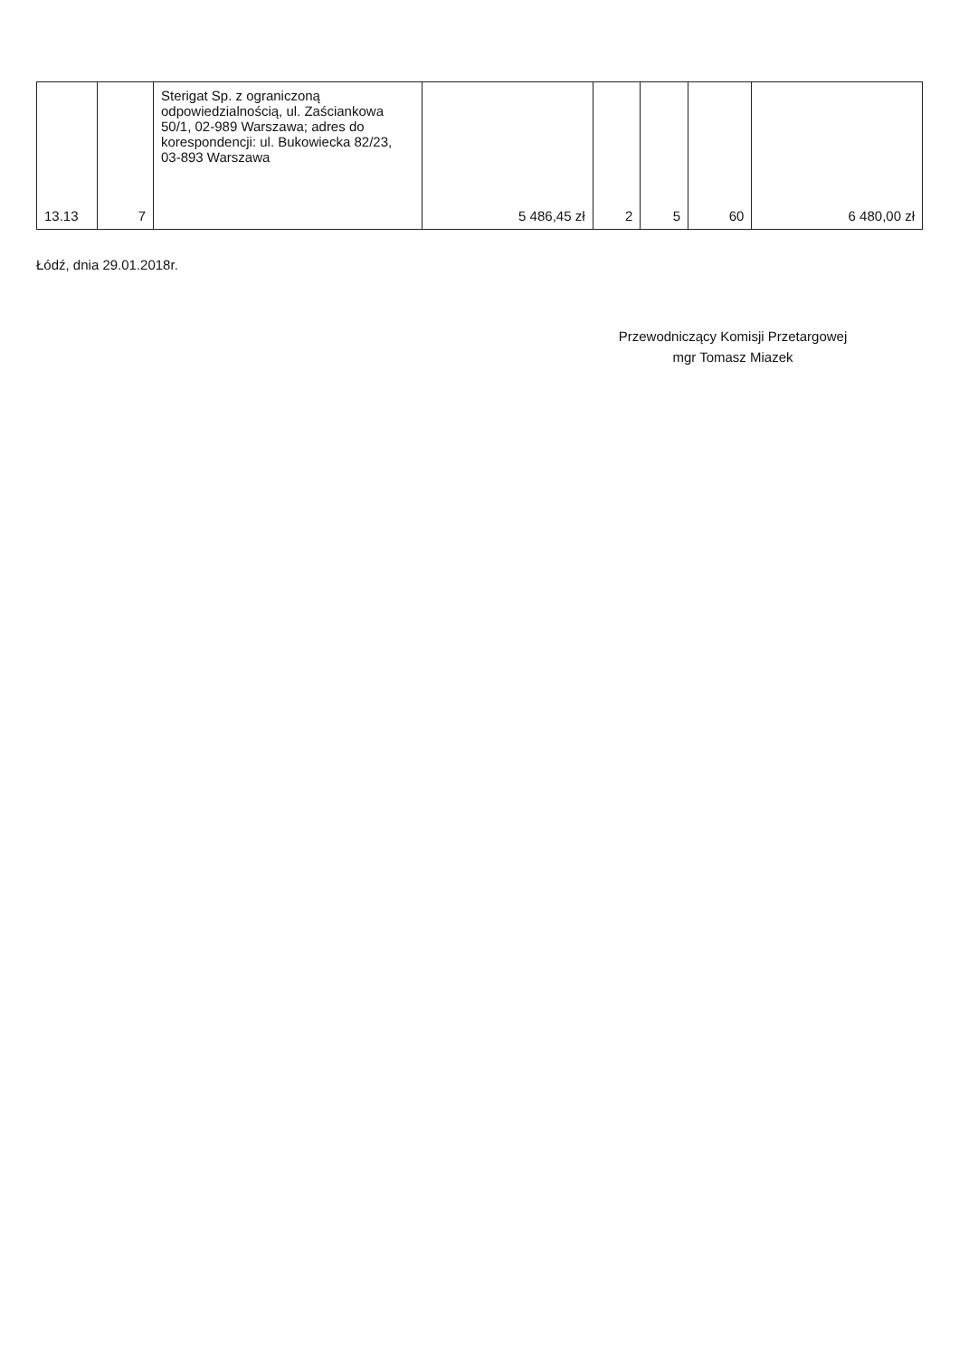| 13.13 | 7 | Sterigat Sp. z ograniczoną odpowiedzialnością, ul. Zaściankowa 50/1, 02-989 Warszawa; adres do korespondencji: ul. Bukowiecka 82/23, 03-893 Warszawa | 5 486,45 zł | 2 | 5 | 60 | 6 480,00 zł |
Łódź, dnia 29.01.2018r.
Przewodniczący Komisji Przetargowej
mgr Tomasz Miazek